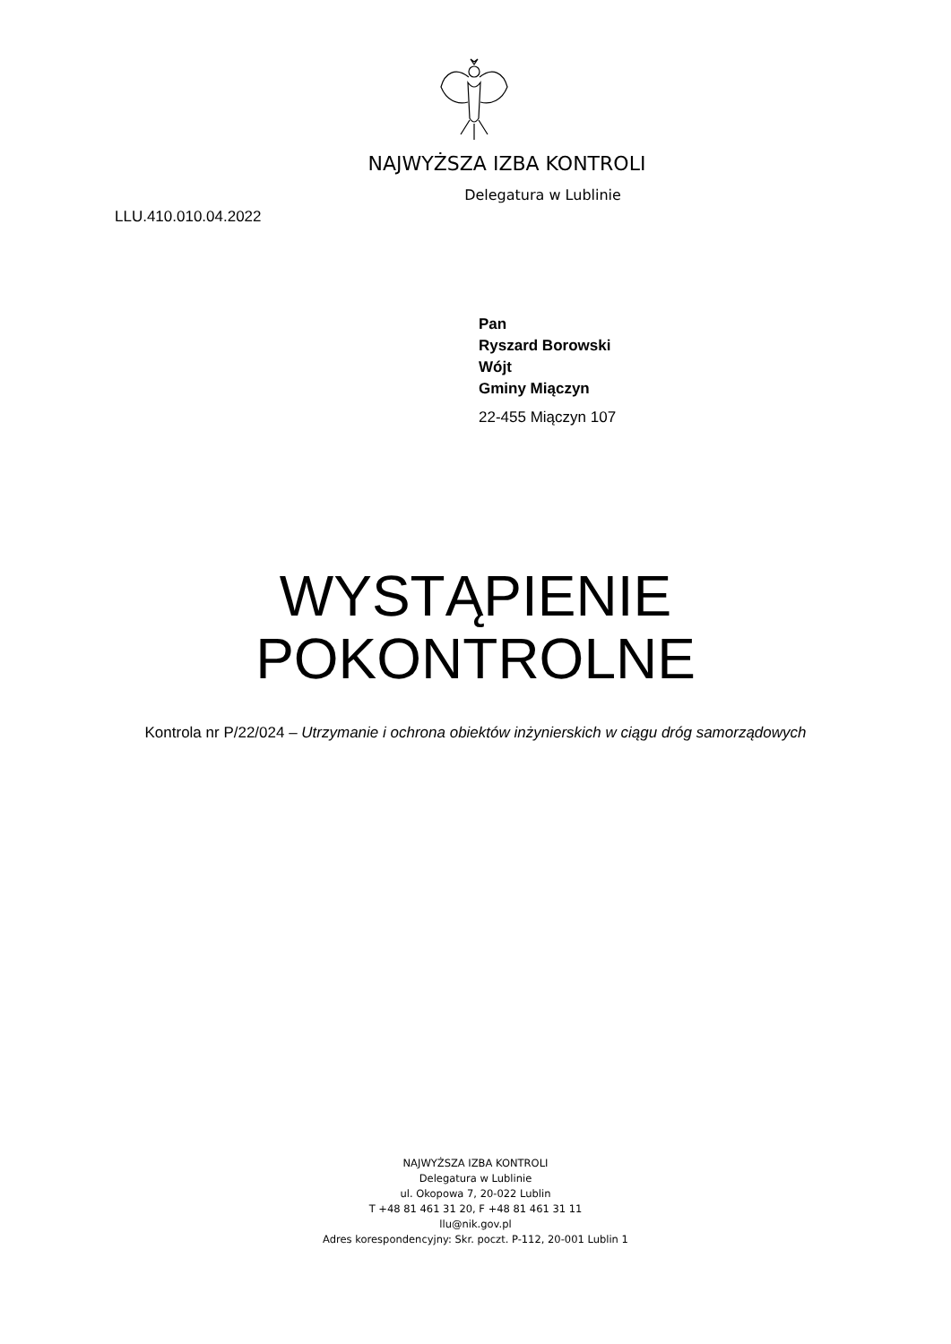NAJWYŻSZA IZBA KONTROLI
Delegatura w Lublinie
LLU.410.010.04.2022
Pan
Ryszard Borowski
Wójt
Gminy Miączyn
22-455 Miączyn 107
WYSTĄPIENIE
POKONTROLNE
Kontrola nr P/22/024 – Utrzymanie i ochrona obiektów inżynierskich w ciągu dróg samorządowych
NAJWYŻSZA IZBA KONTROLI
Delegatura w Lublinie
ul. Okopowa 7, 20-022 Lublin
T +48 81 461 31 20, F +48 81 461 31 11
llu@nik.gov.pl
Adres korespondencyjny: Skr. poczt. P-112, 20-001 Lublin 1